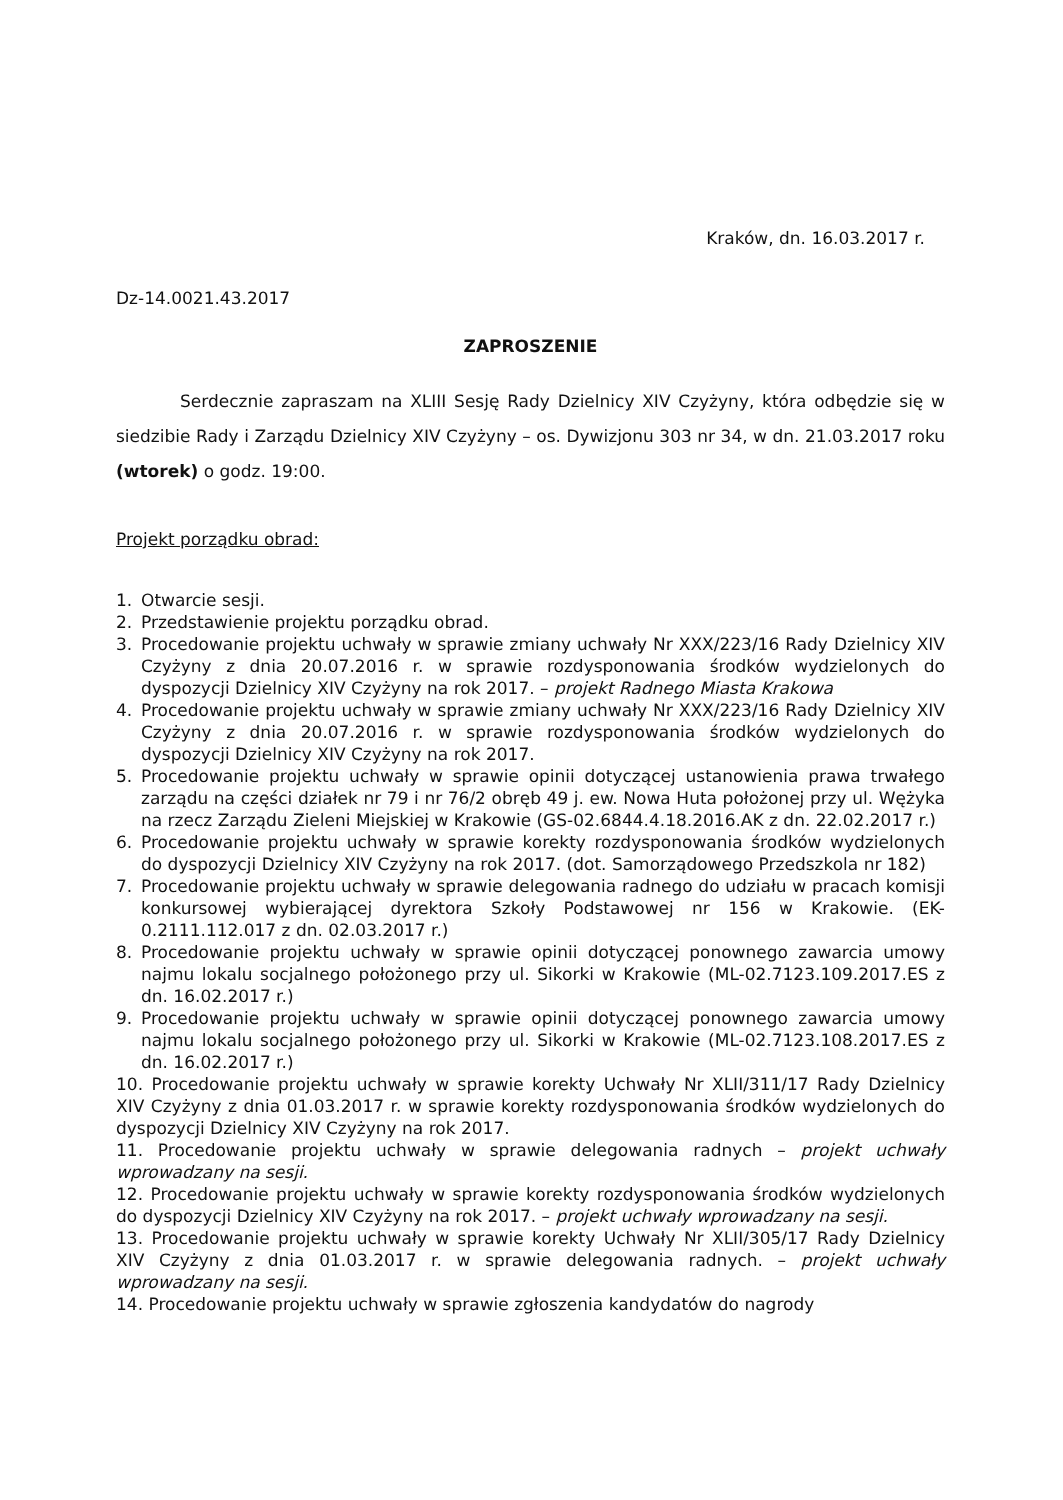Kraków, dn. 16.03.2017 r.
Dz-14.0021.43.2017
ZAPROSZENIE
Serdecznie zapraszam na XLIII Sesję Rady Dzielnicy XIV Czyżyny, która odbędzie się w siedzibie Rady i Zarządu Dzielnicy XIV Czyżyny – os. Dywizjonu 303 nr 34, w dn. 21.03.2017 roku (wtorek) o godz. 19:00.
Projekt porządku obrad:
1. Otwarcie sesji.
2. Przedstawienie projektu porządku obrad.
3. Procedowanie projektu uchwały w sprawie zmiany uchwały Nr XXX/223/16 Rady Dzielnicy XIV Czyżyny z dnia 20.07.2016 r. w sprawie rozdysponowania środków wydzielonych do dyspozycji Dzielnicy XIV Czyżyny na rok 2017. – projekt Radnego Miasta Krakowa
4. Procedowanie projektu uchwały w sprawie zmiany uchwały Nr XXX/223/16 Rady Dzielnicy XIV Czyżyny z dnia 20.07.2016 r. w sprawie rozdysponowania środków wydzielonych do dyspozycji Dzielnicy XIV Czyżyny na rok 2017.
5. Procedowanie projektu uchwały w sprawie opinii dotyczącej ustanowienia prawa trwałego zarządu na części działek nr 79 i nr 76/2 obręb 49 j. ew. Nowa Huta położonej przy ul. Wężyka na rzecz Zarządu Zieleni Miejskiej w Krakowie (GS-02.6844.4.18.2016.AK z dn. 22.02.2017 r.)
6. Procedowanie projektu uchwały w sprawie korekty rozdysponowania środków wydzielonych do dyspozycji Dzielnicy XIV Czyżyny na rok 2017. (dot. Samorządowego Przedszkola nr 182)
7. Procedowanie projektu uchwały w sprawie delegowania radnego do udziału w pracach komisji konkursowej wybierającej dyrektora Szkoły Podstawowej nr 156 w Krakowie. (EK-0.2111.112.017 z dn. 02.03.2017 r.)
8. Procedowanie projektu uchwały w sprawie opinii dotyczącej ponownego zawarcia umowy najmu lokalu socjalnego położonego przy ul. Sikorki w Krakowie (ML-02.7123.109.2017.ES z dn. 16.02.2017 r.)
9. Procedowanie projektu uchwały w sprawie opinii dotyczącej ponownego zawarcia umowy najmu lokalu socjalnego położonego przy ul. Sikorki w Krakowie (ML-02.7123.108.2017.ES z dn. 16.02.2017 r.)
10. Procedowanie projektu uchwały w sprawie korekty Uchwały Nr XLII/311/17 Rady Dzielnicy XIV Czyżyny z dnia 01.03.2017 r. w sprawie korekty rozdysponowania środków wydzielonych do dyspozycji Dzielnicy XIV Czyżyny na rok 2017.
11. Procedowanie projektu uchwały w sprawie delegowania radnych – projekt uchwały wprowadzany na sesji.
12. Procedowanie projektu uchwały w sprawie korekty rozdysponowania środków wydzielonych do dyspozycji Dzielnicy XIV Czyżyny na rok 2017. – projekt uchwały wprowadzany na sesji.
13. Procedowanie projektu uchwały w sprawie korekty Uchwały Nr XLII/305/17 Rady Dzielnicy XIV Czyżyny z dnia 01.03.2017 r. w sprawie delegowania radnych. – projekt uchwały wprowadzany na sesji.
14. Procedowanie projektu uchwały w sprawie zgłoszenia kandydatów do nagrody